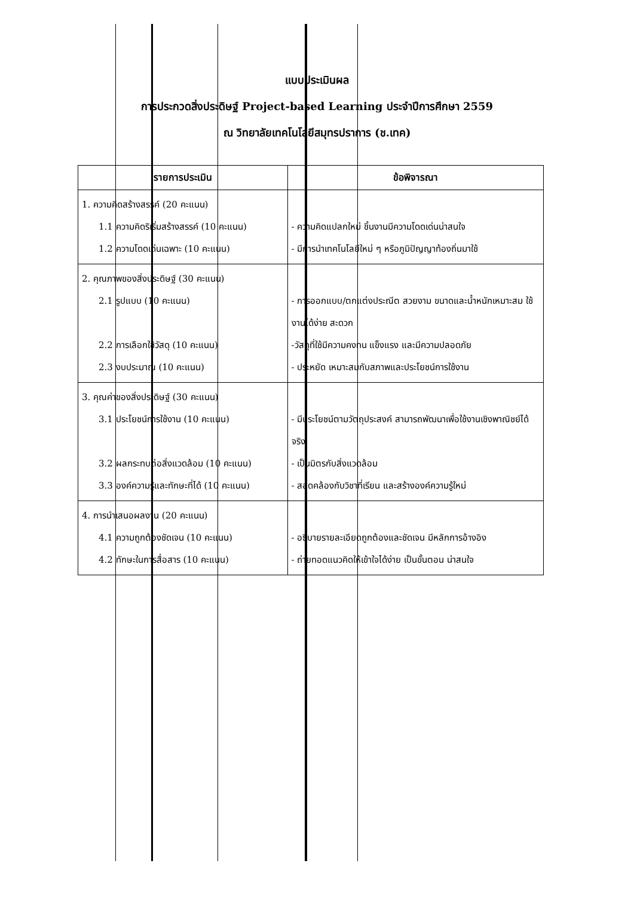แบบประเมินผล
การประกวดสิ่งประดิษฐ์ Project-based Learning ประจำปีการศึกษา 2559
ณ วิทยาลัยเทคโนโลยีสมุทรปราการ (ช.เทค)
| รายการประเมิน | ข้อพิจารณา |
| --- | --- |
| 1. ความคิดสร้างสรรค์ (20 คะแนน) 1.1 ความคิดริเริ่มสร้างสรรค์ (10 คะแนน) 1.2 ความโดดเด่นเฉพาะ (10 คะแนน) | - ความคิดแปลกใหม่ ชิ้นงานมีความโดดเด่นน่าสนใจ - มีการนำเทคโนโลยีใหม่ ๆ หรือภูมิปัญญาท้องถิ่นมาใช้ |
| 2. คุณภาพของสิ่งประดิษฐ์ (30 คะแนน) 2.1 รูปแบบ (10 คะแนน) 2.2 การเลือกใช้วัสดุ (10 คะแนน) 2.3 งบประมาณ (10 คะแนน) | - การออกแบบ/ตกแต่งประณีต สวยงาม ขนาดและน้ำหนักเหมาะสม ใช้งานได้ง่าย สะดวก -วัสดุที่ใช้มีความคงทน แข็งแรง และมีความปลอดภัย - ประหยัด เหมาะสมกับสภาพและประโยชน์การใช้งาน |
| 3. คุณค่าของสิ่งประดิษฐ์ (30 คะแนน) 3.1 ประโยชน์การใช้งาน (10 คะแนน) 3.2 ผลกระทบต่อสิ่งแวดล้อม (10 คะแนน) 3.3 องค์ความรู้และทักษะที่ได้ (10 คะแนน) | - มีประโยชน์ตามวัตถุประสงค์ สามารถพัฒนาเพื่อใช้งานเชิงพาณิชย์ได้จริง - เป็นมิตรกับสิ่งแวดล้อม - สอดคล้องกับวิชาที่เรียน และสร้างองค์ความรู้ใหม่ |
| 4. การนำเสนอผลงาน (20 คะแนน) 4.1 ความถูกต้องชัดเจน (10 คะแนน) 4.2 ทักษะในการสื่อสาร (10 คะแนน) | - อธิบายรายละเอียดถูกต้องและชัดเจน มีหลักการอ้างอิง - ถ่ายทอดแนวคิดให้เข้าใจได้ง่าย เป็นขั้นตอน น่าสนใจ |